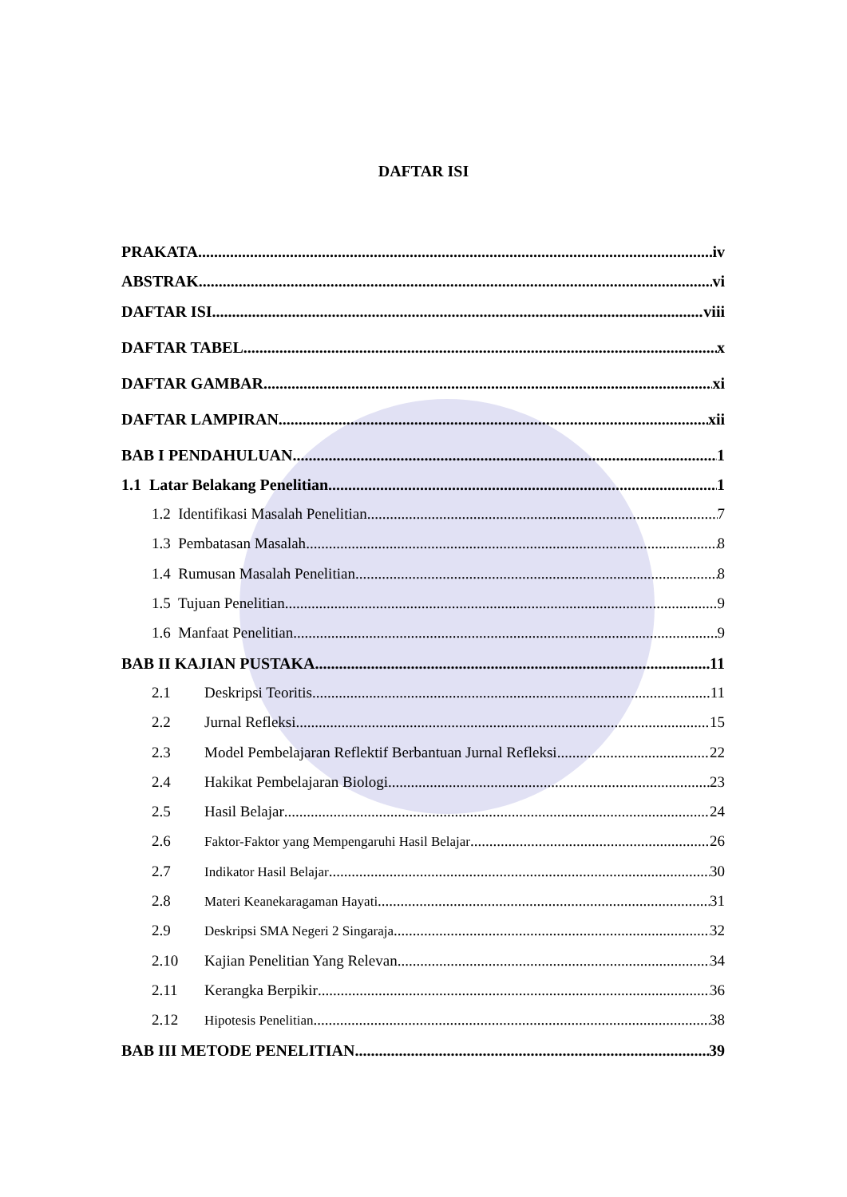DAFTAR ISI
PRAKATA iv
ABSTRAK vi
DAFTAR ISI viii
DAFTAR TABEL x
DAFTAR GAMBAR xi
DAFTAR LAMPIRAN xii
BAB I PENDAHULUAN 1
1.1 Latar Belakang Penelitian 1
1.2 Identifikasi Masalah Penelitian 7
1.3 Pembatasan Masalah 8
1.4 Rumusan Masalah Penelitian 8
1.5 Tujuan Penelitian 9
1.6 Manfaat Penelitian 9
BAB II KAJIAN PUSTAKA 11
2.1 Deskripsi Teoritis 11
2.2 Jurnal Refleksi 15
2.3 Model Pembelajaran Reflektif Berbantuan Jurnal Refleksi 22
2.4 Hakikat Pembelajaran Biologi 23
2.5 Hasil Belajar 24
2.6 Faktor-Faktor yang Mempengaruhi Hasil Belajar 26
2.7 Indikator Hasil Belajar 30
2.8 Materi Keanekaragaman Hayati 31
2.9 Deskripsi SMA Negeri 2 Singaraja 32
2.10 Kajian Penelitian Yang Relevan 34
2.11 Kerangka Berpikir 36
2.12 Hipotesis Penelitian 38
BAB III METODE PENELITIAN 39